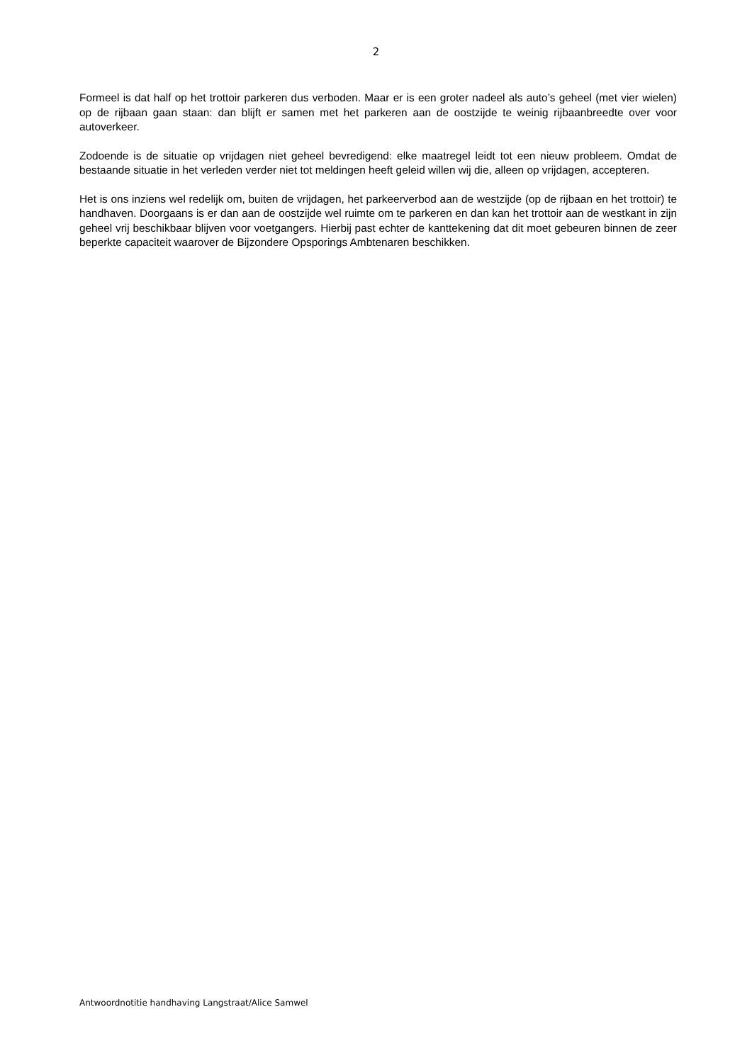2
Formeel is dat half op het trottoir parkeren dus verboden. Maar er is een groter nadeel als auto’s geheel (met vier wielen) op de rijbaan gaan staan: dan blijft er samen met het parkeren aan de oostzijde te weinig rijbaanbreedte over voor autoverkeer.
Zodoende is de situatie op vrijdagen niet geheel bevredigend: elke maatregel leidt tot een nieuw probleem. Omdat de bestaande situatie in het verleden verder niet tot meldingen heeft geleid willen wij die, alleen op vrijdagen, accepteren.
Het is ons inziens wel redelijk om, buiten de vrijdagen, het parkeerverbod aan de westzijde (op de rijbaan en het trottoir) te handhaven. Doorgaans is er dan aan de oostzijde wel ruimte om te parkeren en dan kan het trottoir aan de westkant in zijn geheel vrij beschikbaar blijven voor voetgangers. Hierbij past echter de kanttekening dat dit moet gebeuren binnen de zeer beperkte capaciteit waarover de Bijzondere Opsporings Ambtenaren beschikken.
Antwoordnotitie handhaving Langstraat/Alice Samwel